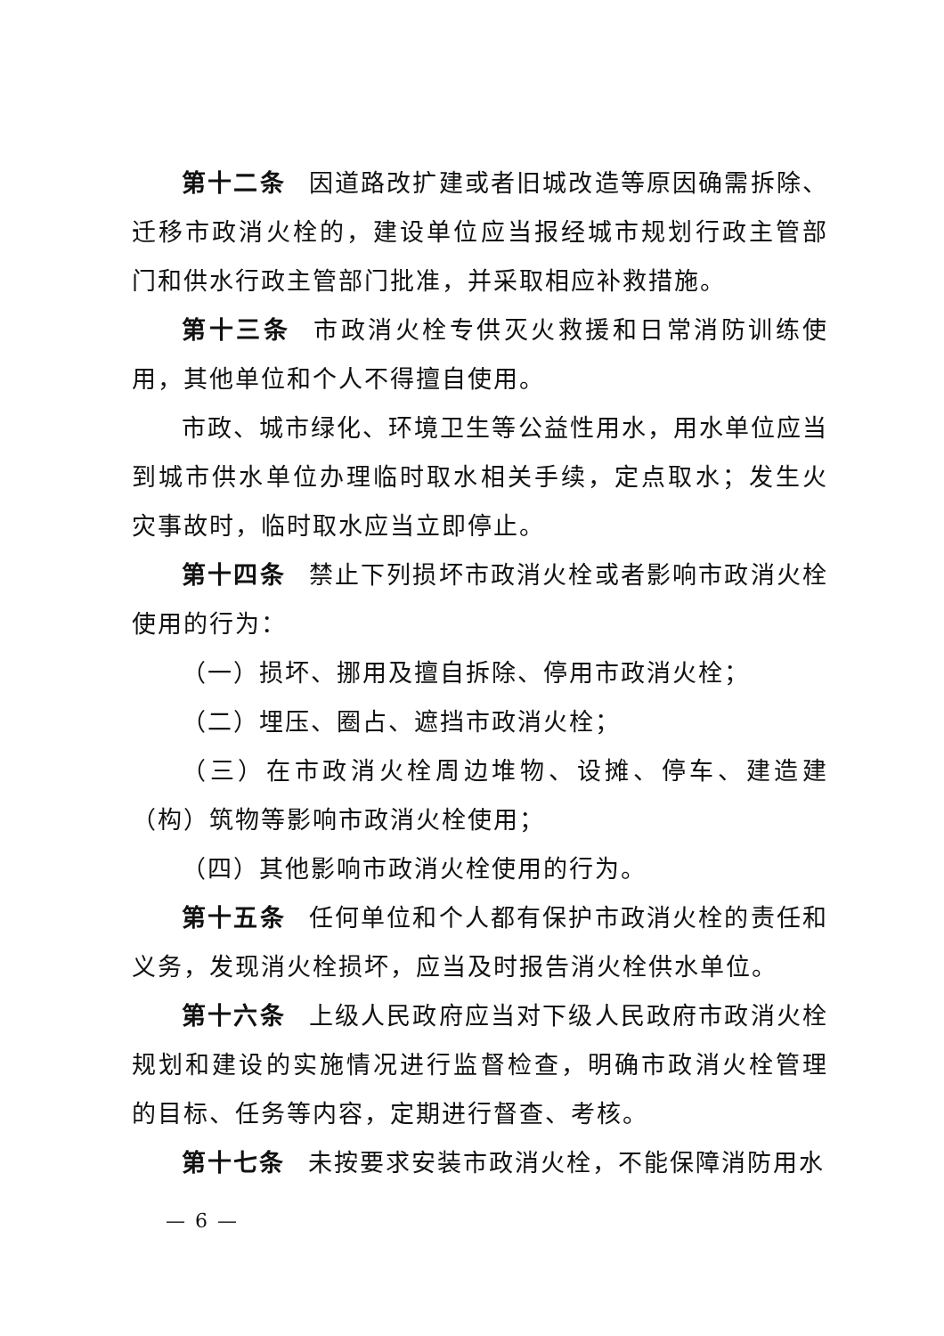第十二条 因道路改扩建或者旧城改造等原因确需拆除、迁移市政消火栓的，建设单位应当报经城市规划行政主管部门和供水行政主管部门批准，并采取相应补救措施。
第十三条 市政消火栓专供灭火救援和日常消防训练使用，其他单位和个人不得擅自使用。
市政、城市绿化、环境卫生等公益性用水，用水单位应当到城市供水单位办理临时取水相关手续，定点取水；发生火灾事故时，临时取水应当立即停止。
第十四条 禁止下列损坏市政消火栓或者影响市政消火栓使用的行为：
（一）损坏、挪用及擅自拆除、停用市政消火栓；
（二）埋压、圈占、遮挡市政消火栓；
（三）在市政消火栓周边堆物、设摊、停车、建造建（构）筑物等影响市政消火栓使用；
（四）其他影响市政消火栓使用的行为。
第十五条 任何单位和个人都有保护市政消火栓的责任和义务，发现消火栓损坏，应当及时报告消火栓供水单位。
第十六条 上级人民政府应当对下级人民政府市政消火栓规划和建设的实施情况进行监督检查，明确市政消火栓管理的目标、任务等内容，定期进行督查、考核。
第十七条 未按要求安装市政消火栓，不能保障消防用水
— 6 —